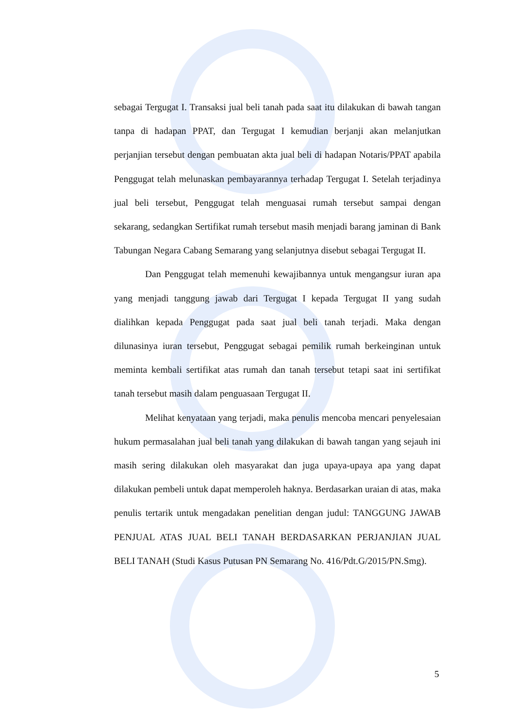sebagai Tergugat I. Transaksi jual beli tanah pada saat itu dilakukan di bawah tangan tanpa di hadapan PPAT, dan Tergugat I kemudian berjanji akan melanjutkan perjanjian tersebut dengan pembuatan akta jual beli di hadapan Notaris/PPAT apabila Penggugat telah melunaskan pembayarannya terhadap Tergugat I. Setelah terjadinya jual beli tersebut, Penggugat telah menguasai rumah tersebut sampai dengan sekarang, sedangkan Sertifikat rumah tersebut masih menjadi barang jaminan di Bank Tabungan Negara Cabang Semarang yang selanjutnya disebut sebagai Tergugat II.
Dan Penggugat telah memenuhi kewajibannya untuk mengangsur iuran apa yang menjadi tanggung jawab dari Tergugat I kepada Tergugat II yang sudah dialihkan kepada Penggugat pada saat jual beli tanah terjadi. Maka dengan dilunasinya iuran tersebut, Penggugat sebagai pemilik rumah berkeinginan untuk meminta kembali sertifikat atas rumah dan tanah tersebut tetapi saat ini sertifikat tanah tersebut masih dalam penguasaan Tergugat II.
Melihat kenyataan yang terjadi, maka penulis mencoba mencari penyelesaian hukum permasalahan jual beli tanah yang dilakukan di bawah tangan yang sejauh ini masih sering dilakukan oleh masyarakat dan juga upaya-upaya apa yang dapat dilakukan pembeli untuk dapat memperoleh haknya. Berdasarkan uraian di atas, maka penulis tertarik untuk mengadakan penelitian dengan judul: TANGGUNG JAWAB PENJUAL ATAS JUAL BELI TANAH BERDASARKAN PERJANJIAN JUAL BELI TANAH (Studi Kasus Putusan PN Semarang No. 416/Pdt.G/2015/PN.Smg).
5